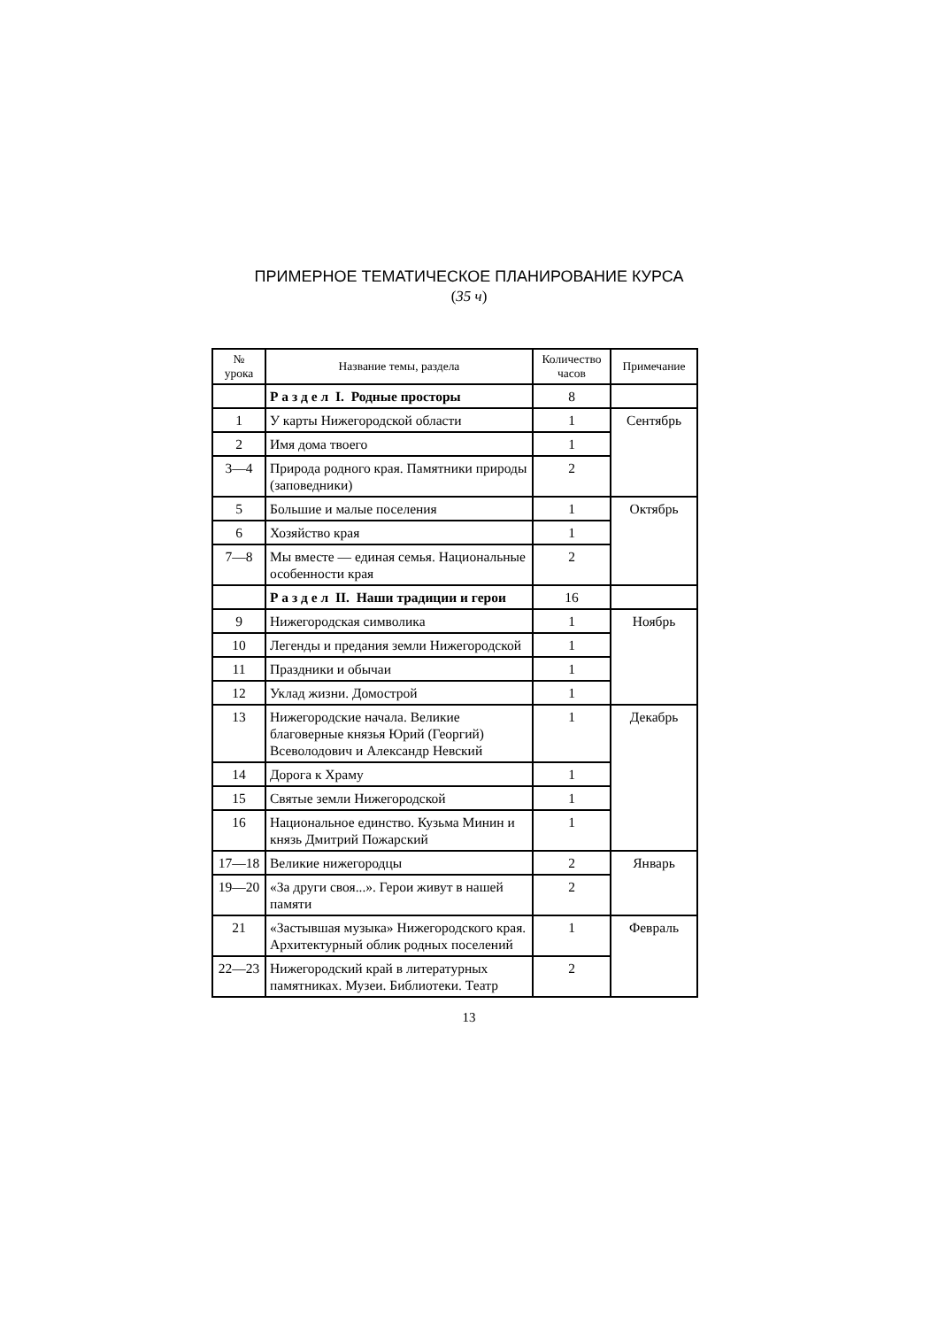ПРИМЕРНОЕ ТЕМАТИЧЕСКОЕ ПЛАНИРОВАНИЕ КУРСА
(35 ч)
| № урока | Название темы, раздела | Количество часов | Примечание |
| --- | --- | --- | --- |
| | Р а з д е л I. Родные просторы | 8 | |
| 1 | У карты Нижегородской области | 1 | Сентябрь |
| 2 | Имя дома твоего | 1 | |
| 3—4 | Природа родного края. Памятники природы (заповедники) | 2 | |
| 5 | Большие и малые поселения | 1 | Октябрь |
| 6 | Хозяйство края | 1 | |
| 7—8 | Мы вместе — единая семья. Национальные особенности края | 2 | |
| | Р а з д е л II. Наши традиции и герои | 16 | |
| 9 | Нижегородская символика | 1 | Ноябрь |
| 10 | Легенды и предания земли Нижегородской | 1 | |
| 11 | Праздники и обычаи | 1 | |
| 12 | Уклад жизни. Домострой | 1 | |
| 13 | Нижегородские начала. Великие благоверные князья Юрий (Георгий) Всеволодович и Александр Невский | 1 | Декабрь |
| 14 | Дорога к Храму | 1 | |
| 15 | Святые земли Нижегородской | 1 | |
| 16 | Национальное единство. Кузьма Минин и князь Дмитрий Пожарский | 1 | |
| 17—18 | Великие нижегородцы | 2 | Январь |
| 19—20 | «За други своя...». Герои живут в нашей памяти | 2 | |
| 21 | «Застывшая музыка» Нижегородского края. Архитектурный облик родных поселений | 1 | Февраль |
| 22—23 | Нижегородский край в литературных памятниках. Музеи. Библиотеки. Театр | 2 | |
13